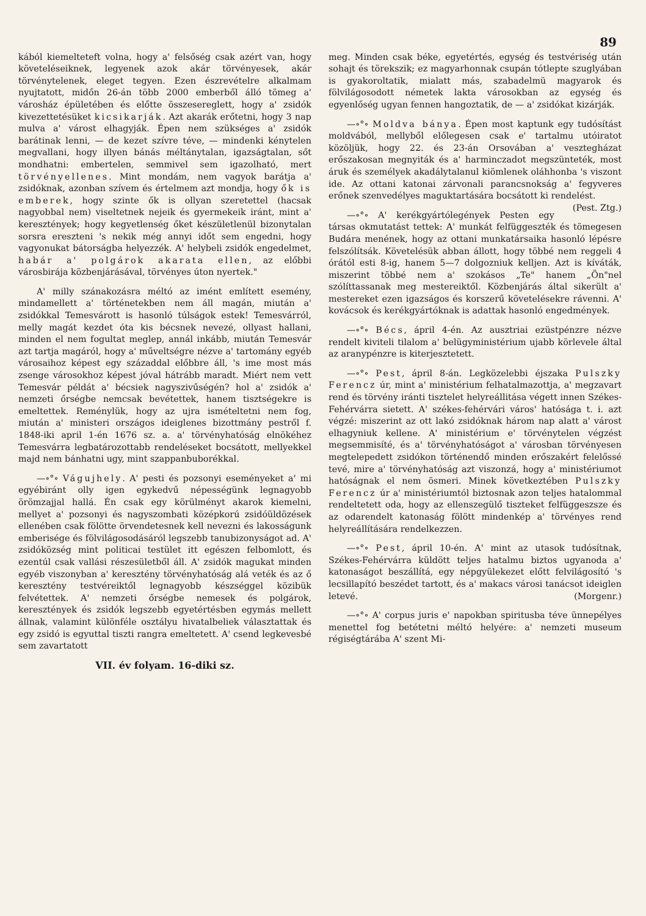89
kából kiemelteteft volna, hogy a' felsőség csak azért van, hogy követeléseiknek, legyenek azok akár törvényesek, akár törvénytelenek, eleget tegyen. Ezen észrevételre alkalmam nyujtatott, midőn 26-án több 2000 emberből álló tömeg a' városház épületében és előtte összesereglett, hogy a' zsidók kivezettetésüket kicsikarják. Azt akarák erőtetni, hogy 3 nap mulva a' várost elhagyják. Épen nem szükséges a' zsidók barátinak lenni, — de kezet szívre téve, — mindenki kénytelen megvallani, hogy illyen bánás méltánytalan, igazságtalan, sőt mondhatni: embertelen, semmivel sem igazolható, mert törvényellenes. Mint mondám, nem vagyok barátja a' zsidóknak, azonban szívem és értelmem azt mondja, hogy ők is emberek, hogy szinte ők is ollyan szeretettel (hacsak nagyobbal nem) viseltetnek nejeik és gyermekeik iránt, mint a' keresztények; hogy kegyetlenség őket készületlenül bizonytalan sorsra ereszteni 's nekik még annyi időt sem engedni, hogy vagyonukat bátorságba helyezzék. A' helybeli zsidók engedelmet, habár a' polgárok akarata ellen, az előbbi városbirája közbenjárásával, törvényes úton nyertek."
A' milly szánakozásra méltó az imént említett esemény, mindamellett a' történetekben nem áll magán, miután a' zsidókkal Temesvárott is hasonló túlságok estek! Temesvárról, melly magát kezdet óta kis bécsnek nevezé, ollyast hallani, minden el nem fogultat meglep, annál inkább, miután Temesvár azt tartja magáról, hogy a' műveltségre nézve a' tartomány egyéb városaihoz képest egy századdal előbbre áll, 's ime most más zsenge városokhoz képest jóval hátrább maradt. Miért nem vett Temesvár példát a' bécsiek nagyszivűségén? hol a' zsidók a' nemzeti őrségbe nemcsak bevétettek, hanem tisztségekre is emeltettek. Reménylük, hogy az ujra ismételtetni nem fog, miután a' ministeri országos ideiglenes bizottmány pestről f. 1848-iki april 1-én 1676 sz. a. a' törvényhatóság elnökéhez Temesvárra legbatározottabb rendeléseket bocsátott, mellyekkel majd nem bánhatni ugy, mint szappanbuborékkal.
—∘°∘ Vágujhely. A' pesti és pozsonyi eseményeket a' mi egyébiránt olly igen egykedvű népességünk legnagyobb örömzajjal hallá. Én csak egy körülményt akarok kiemelni, mellyet a' pozsonyi és nagyszombati középkorú zsidóüldözések ellenében csak fölötte örvendetesnek kell nevezni és lakosságunk emberisége és fölvilágosodásáról legszebb tanubizonyságot ad. A' zsidóközség mint politicai testület itt egészen felbomlott, és ezentúl csak vallási részesületből áll. A' zsidók magukat minden egyéb viszonyban a' keresztény törvényhatóság alá veték és az ő keresztény testvéreiktől legnagyobb készséggel közibük felvétettek. A' nemzeti őrségbe nemesek és polgárok, keresztények és zsidók legszebb egyetértésben egymás mellett állnak, valamint különféle osztályu hivatalbeliek választattak és egy zsidó is egyuttal tiszti rangra emeltetett. A' csend legkevesbé sem zavartatott
VII. év folyam. 16-diki sz.
meg. Minden csak béke, egyetértés, egység és testvériség után sohajt és törekszik; ez magyarhonnak csupán tótlepte szuglyában is gyakoroltatik, mialatt más, szabadelmü magyarok és fölvilágosodott németek lakta városokban az egység és egyenlőség ugyan fennen hangoztatik, de — a' zsidókat kizárják.
—∘°∘ Moldva bánya. Épen most kaptunk egy tudósítást moldvából, mellyből előlegesen csak e' tartalmu utóiratot közöljük, hogy 22. és 23-án Orsovában a' vesztegházat erőszakosan megnyiták és a' harminczadot megszünteték, most áruk és személyek akadálytalanul kiömlenek oláhhonba 's viszont ide. Az ottani katonai zárvonali parancsnokság a' fegyveres erőnek szenvedélyes maguktartására bocsátott ki rendelést. (Pest. Ztg.)
—∘°∘ A' kerékgyártólegények Pesten egy társas okmutatást tettek: A' munkát felfüggeszték és tömegesen Budára menének, hogy az ottani munkatársaika hasonló lépésre felszólítsák. Követelésük abban állott, hogy többé nem reggeli 4 órától esti 8-ig, hanem 5—7 dolgozniuk kelljen. Azt is kíváták, miszerint többé nem a' szokásos „Te" hanem „Ön"nel szólíttassanak meg mestereiktől. Közbenjárás által sikerült a' mestereket ezen igazságos és korszerű követelésekre rávenni. A' kovácsok és kerékgyártóknak is adattak hasonló engedmények.
—∘°∘ Bécs, ápril 4-én. Az ausztriai ezüstpénzre nézve rendelt kiviteli tilalom a' belügyministérium ujabb körlevele által az aranypénzre is kiterjesztetett.
—∘°∘ Pest, ápril 8-án. Legközelebbi éjszaka Pulszky Ferencz úr, mint a' ministérium felhatalmazottja, a' megzavart rend és törvény iránti tisztelet helyreállitása végett innen Székes-Fehérvárra sietett. A' székes-fehérvári város' hatósága t. i. azt végzé: miszerint az ott lakó zsidóknak három nap alatt a' várost elhagyniuk kellene. A' ministérium e' törvénytelen végzést megsemmisíté, és a' törvényhatóságot a' városban törvényesen megtelepedett zsidókon történendő minden erőszakért felelőssé tevé, mire a' törvényhatóság azt viszonzá, hogy a' ministériumot hatóságnak el nem ösmeri. Minek következtében Pulszky Ferencz úr a' ministériumtól biztosnak azon teljes hatalommal rendeltetett oda, hogy az ellenszegülő tiszteket felfüggeszsze és az odarendelt katonaság fölött mindenkép a' törvényes rend helyreállítására rendelkezzen.
—∘°∘ Pest, ápril 10-én. A' mint az utasok tudósítnak, Székes-Fehérvárra küldött teljes hatalmu biztos ugyanoda a' katonaságot beszállítá, egy népgyülekezet előtt felvilágosító 's lecsillapító beszédet tartott, és a' makacs városi tanácsot ideiglen letevé. (Morgenr.)
—∘°∘ A' corpus juris e' napokban spiritusba téve ünnepélyes menettel fog betétetni méltó helyére: a' nemzeti museum régiségtárába A' szent Mi-